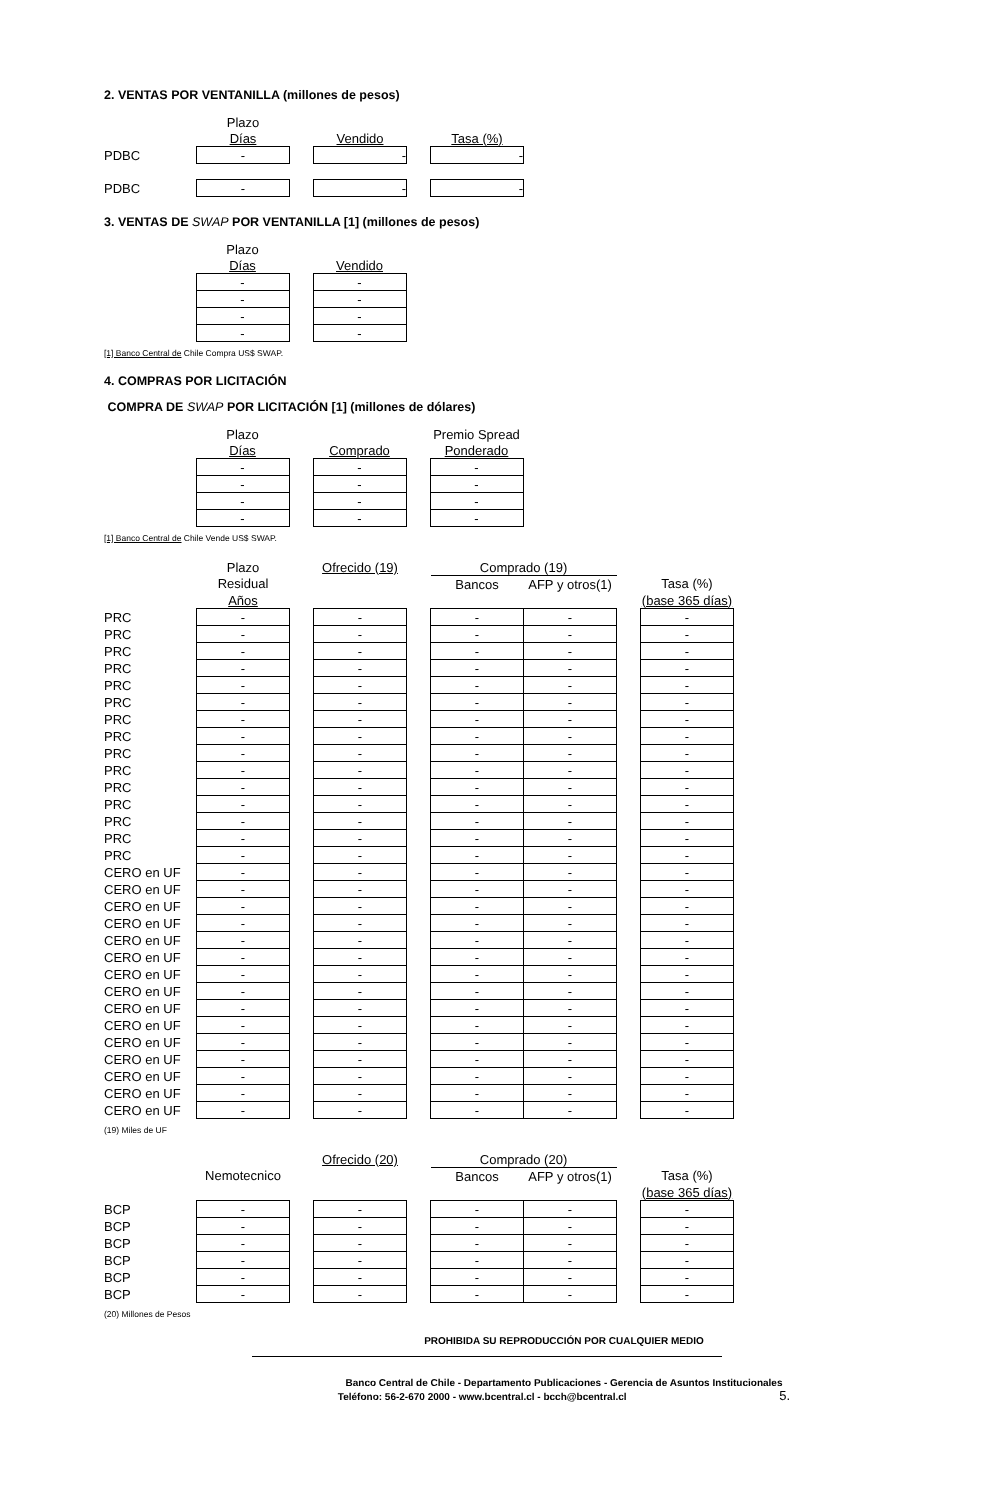2. VENTAS POR VENTANILLA (millones de pesos)
| | Plazo | | | | |
| --- | --- | --- | --- | --- | --- |
| | Días | | Vendido | | Tasa (%) |
| PDBC | - | | - | | - |
| PDBC | - | | - | | - |
3. VENTAS DE SWAP POR VENTANILLA [1] (millones de pesos)
| | Plazo | | |
| --- | --- | --- | --- |
| | Días | | Vendido |
| | - | | - |
| | - | | - |
| | - | | - |
| | - | | - |
[1] Banco Central de Chile Compra US$ SWAP.
4. COMPRAS POR LICITACIÓN
COMPRA DE SWAP POR LICITACIÓN [1] (millones de dólares)
| | Plazo | | | | Premio Spread |
| --- | --- | --- | --- | --- | --- |
| | Días | | Comprado | | Ponderado |
| | - | | - | | - |
| | - | | - | | - |
| | - | | - | | - |
| | - | | - | | - |
[1] Banco Central de Chile Vende US$ SWAP.
| | Plazo | | Ofrecido (19) | | Comprado (19) | | | |
| --- | --- | --- | --- | --- | --- | --- | --- | --- |
| | Residual | | | | Bancos | AFP y otros(1) | | Tasa (%) |
| | Años | | | | | | | (base 365 días) |
| PRC | - | | - | | - | - | | - |
| PRC | - | | - | | - | - | | - |
| PRC | - | | - | | - | - | | - |
| PRC | - | | - | | - | - | | - |
| PRC | - | | - | | - | - | | - |
| PRC | - | | - | | - | - | | - |
| PRC | - | | - | | - | - | | - |
| PRC | - | | - | | - | - | | - |
| PRC | - | | - | | - | - | | - |
| PRC | - | | - | | - | - | | - |
| PRC | - | | - | | - | - | | - |
| PRC | - | | - | | - | - | | - |
| PRC | - | | - | | - | - | | - |
| PRC | - | | - | | - | - | | - |
| PRC | - | | - | | - | - | | - |
| CERO en UF | - | | - | | - | - | | - |
| CERO en UF | - | | - | | - | - | | - |
| CERO en UF | - | | - | | - | - | | - |
| CERO en UF | - | | - | | - | - | | - |
| CERO en UF | - | | - | | - | - | | - |
| CERO en UF | - | | - | | - | - | | - |
| CERO en UF | - | | - | | - | - | | - |
| CERO en UF | - | | - | | - | - | | - |
| CERO en UF | - | | - | | - | - | | - |
| CERO en UF | - | | - | | - | - | | - |
| CERO en UF | - | | - | | - | - | | - |
| CERO en UF | - | | - | | - | - | | - |
| CERO en UF | - | | - | | - | - | | - |
| CERO en UF | - | | - | | - | - | | - |
| CERO en UF | - | | - | | - | - | | - |
(19) Miles de UF
| | | | Ofrecido (20) | | Comprado (20) | | | |
| --- | --- | --- | --- | --- | --- | --- | --- | --- |
| | Nemotecnico | | | | Bancos | AFP y otros(1) | | Tasa (%) |
| | | | | | | | | (base 365 días) |
| BCP | - | | - | | - | - | | - |
| BCP | - | | - | | - | - | | - |
| BCP | - | | - | | - | - | | - |
| BCP | - | | - | | - | - | | - |
| BCP | - | | - | | - | - | | - |
| BCP | - | | - | | - | - | | - |
(20) Millones de Pesos
PROHIBIDA SU REPRODUCCIÓN POR CUALQUIER MEDIO
Banco Central de Chile - Departamento Publicaciones - Gerencia de Asuntos Institucionales
Teléfono: 56-2-670 2000 - www.bcentral.cl - bcch@bcentral.cl 5.